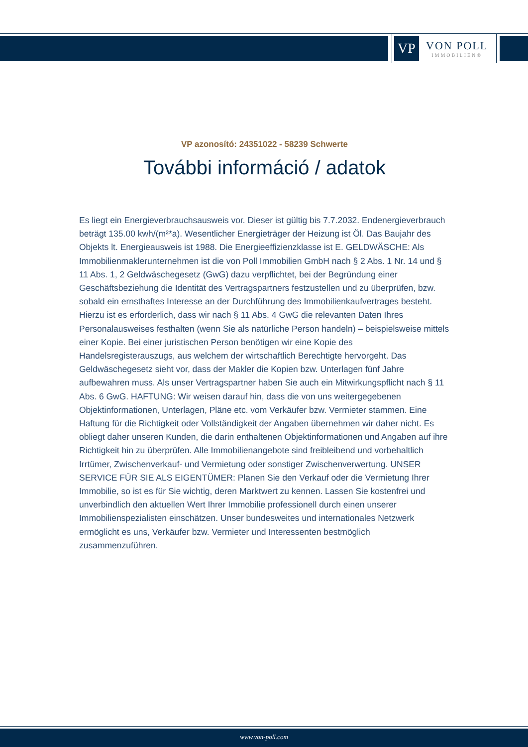VP
VON POLL
IMMOBILIEN®
VP azonosító: 24351022 - 58239 Schwerte
További információ / adatok
Es liegt ein Energieverbrauchsausweis vor. Dieser ist gültig bis 7.7.2032. Endenergieverbrauch beträgt 135.00 kwh/(m²*a). Wesentlicher Energieträger der Heizung ist Öl. Das Baujahr des Objekts lt. Energieausweis ist 1988. Die Energieeffizienzklasse ist E. GELDWÄSCHE: Als Immobilienmaklerunternehmen ist die von Poll Immobilien GmbH nach § 2 Abs. 1 Nr. 14 und § 11 Abs. 1, 2 Geldwäschegesetz (GwG) dazu verpflichtet, bei der Begründung einer Geschäftsbeziehung die Identität des Vertragspartners festzustellen und zu überprüfen, bzw. sobald ein ernsthaftes Interesse an der Durchführung des Immobilienkaufvertrages besteht. Hierzu ist es erforderlich, dass wir nach § 11 Abs. 4 GwG die relevanten Daten Ihres Personalausweises festhalten (wenn Sie als natürliche Person handeln) – beispielsweise mittels einer Kopie. Bei einer juristischen Person benötigen wir eine Kopie des Handelsregisterauszugs, aus welchem der wirtschaftlich Berechtigte hervorgeht. Das Geldwäschegesetz sieht vor, dass der Makler die Kopien bzw. Unterlagen fünf Jahre aufbewahren muss. Als unser Vertragspartner haben Sie auch ein Mitwirkungspflicht nach § 11 Abs. 6 GwG. HAFTUNG: Wir weisen darauf hin, dass die von uns weitergegebenen Objektinformationen, Unterlagen, Pläne etc. vom Verkäufer bzw. Vermieter stammen. Eine Haftung für die Richtigkeit oder Vollständigkeit der Angaben übernehmen wir daher nicht. Es obliegt daher unseren Kunden, die darin enthaltenen Objektinformationen und Angaben auf ihre Richtigkeit hin zu überprüfen. Alle Immobilienangebote sind freibleibend und vorbehaltlich Irrtümer, Zwischenverkauf- und Vermietung oder sonstiger Zwischenverwertung. UNSER SERVICE FÜR SIE ALS EIGENTÜMER: Planen Sie den Verkauf oder die Vermietung Ihrer Immobilie, so ist es für Sie wichtig, deren Marktwert zu kennen. Lassen Sie kostenfrei und unverbindlich den aktuellen Wert Ihrer Immobilie professionell durch einen unserer Immobilienspezialisten einschätzen. Unser bundesweites und internationales Netzwerk ermöglicht es uns, Verkäufer bzw. Vermieter und Interessenten bestmöglich zusammenzuführen.
www.von-poll.com